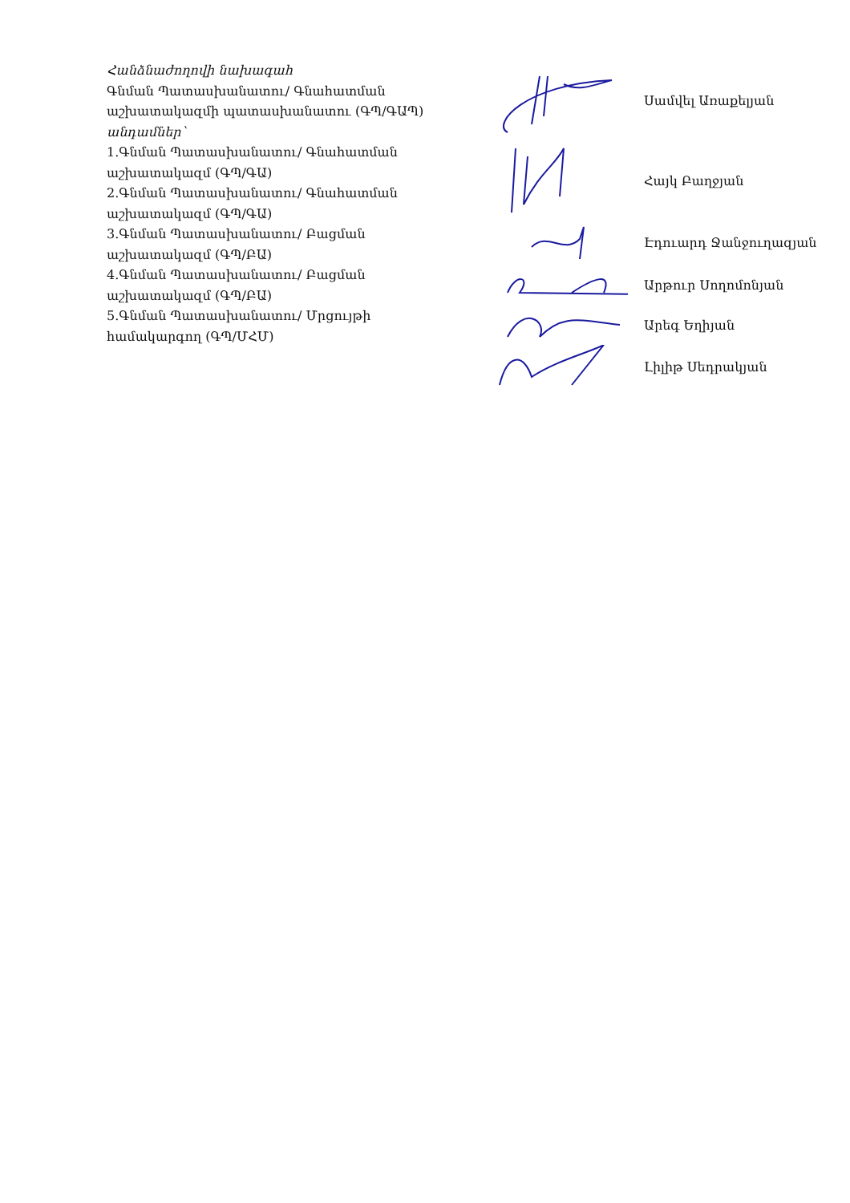Հանձնաժողովի նախագահ
Գնման Պատասխանատու/ Գնահատման աշխատակազմի պատասխանատու (ԳՊ/ԳԱՊ)
անդամներ՝
1.Գնման Պատասխանատու/ Գնահատման աշխատակազմ (ԳՊ/ԳԱ)
2.Գնման Պատասխանատու/ Գնահատման աշխատակազմ (ԳՊ/ԳԱ)
3.Գնման Պատասխանատու/ Բացման աշխատակազմ (ԳՊ/ԲԱ)
4.Գնման Պատասխանատու/ Բացման աշխատակազմ (ԳՊ/ԲԱ)
5.Գնման Պատասխանատու/ Մրցույթի համակարգող (ԳՊ/ՄՀՄ)
Սամվել Առաքելյան
Հայկ Բաղջյան
Էդուարդ Ջանջուղազյան
Արթուր Սողոմոնյան
Արեգ Եղիյան
Լիլիթ Սեդրակյան